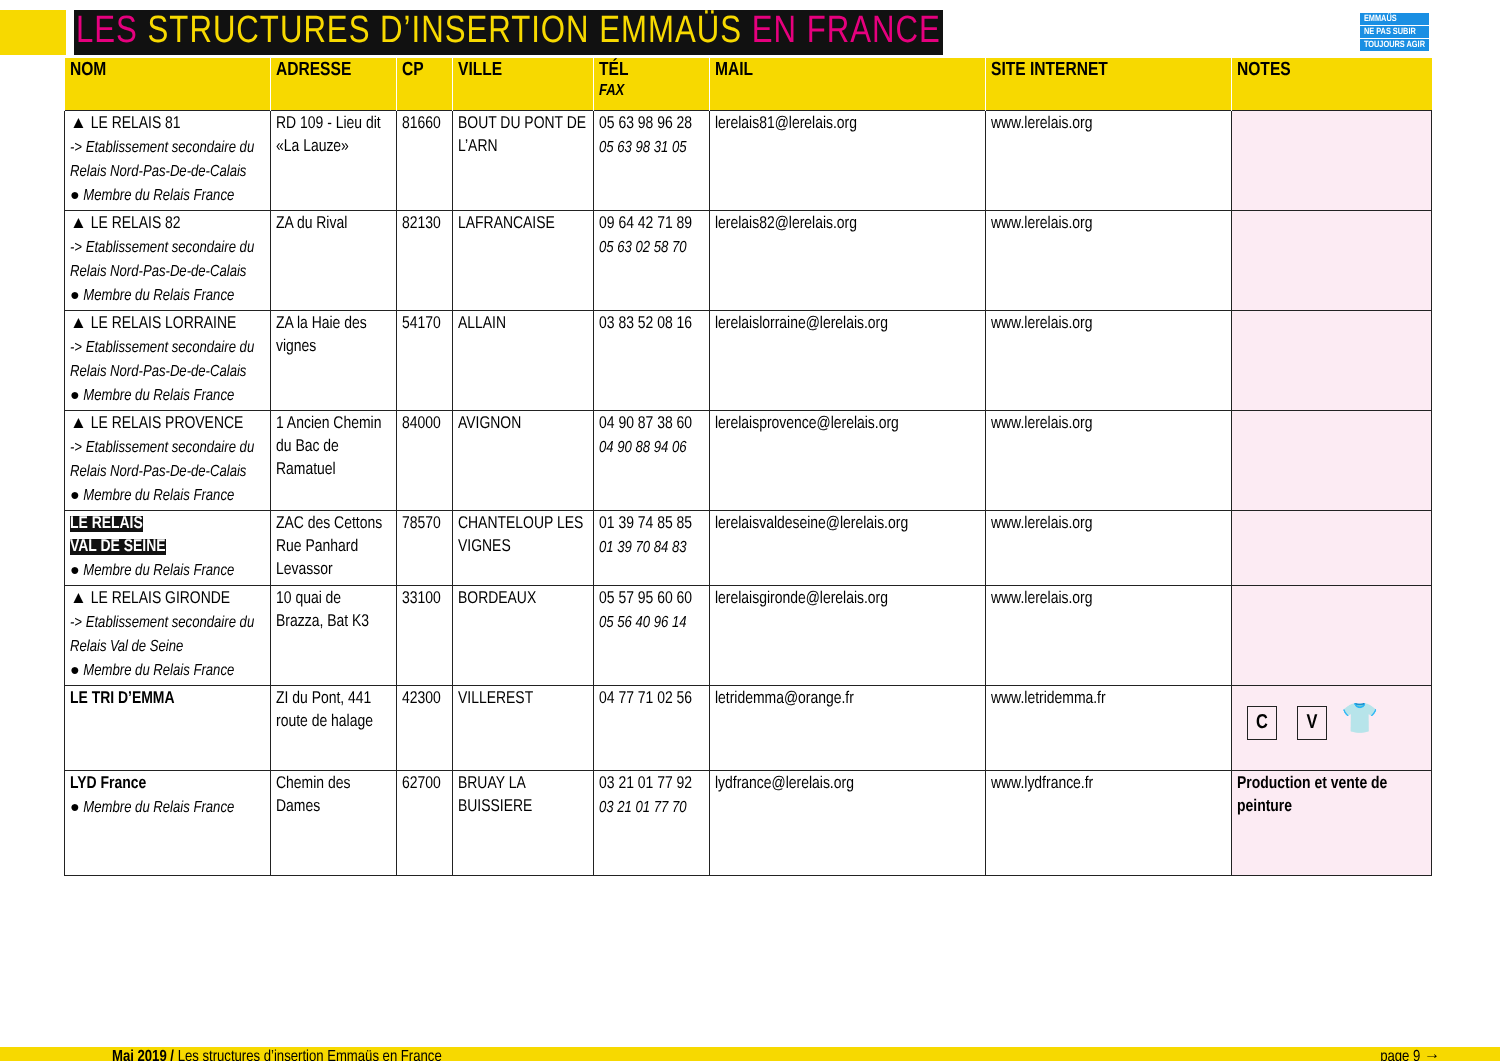LES STRUCTURES D’INSERTION EMMAÜS EN FRANCE
EMMAÜS
NE PAS SUBIR
TOUJOURS AGIR
| NOM | ADRESSE | CP | VILLE | TÉL FAX | MAIL | SITE INTERNET | NOTES |
| --- | --- | --- | --- | --- | --- | --- | --- |
| ▲ LE RELAIS 81 -> Etablissement secondaire du Relais Nord-Pas-De-de-Calais ● Membre du Relais France | RD 109 - Lieu dit «La Lauze» | 81660 | BOUT DU PONT DE L’ARN | 05 63 98 96 28 05 63 98 31 05 | lerelais81@lerelais.org | www.lerelais.org | |
| ▲ LE RELAIS 82 -> Etablissement secondaire du Relais Nord-Pas-De-de-Calais ● Membre du Relais France | ZA du Rival | 82130 | LAFRANCAISE | 09 64 42 71 89 05 63 02 58 70 | lerelais82@lerelais.org | www.lerelais.org | |
| ▲ LE RELAIS LORRAINE -> Etablissement secondaire du Relais Nord-Pas-De-de-Calais ● Membre du Relais France | ZA la Haie des vignes | 54170 | ALLAIN | 03 83 52 08 16 | lerelaislorraine@lerelais.org | www.lerelais.org | |
| ▲ LE RELAIS PROVENCE -> Etablissement secondaire du Relais Nord-Pas-De-de-Calais ● Membre du Relais France | 1 Ancien Chemin du Bac de Ramatuel | 84000 | AVIGNON | 04 90 87 38 60 04 90 88 94 06 | lerelaisprovence@lerelais.org | www.lerelais.org | |
| LE RELAIS VAL DE SEINE ● Membre du Relais France | ZAC des Cettons Rue Panhard Levassor | 78570 | CHANTELOUP LES VIGNES | 01 39 74 85 85 01 39 70 84 83 | lerelaisvaldeseine@lerelais.org | www.lerelais.org | |
| ▲ LE RELAIS GIRONDE -> Etablissement secondaire du Relais Val de Seine ● Membre du Relais France | 10 quai de Brazza, Bat K3 | 33100 | BORDEAUX | 05 57 95 60 60 05 56 40 96 14 | lerelaisgironde@lerelais.org | www.lerelais.org | |
| LE TRI D’EMMA | ZI du Pont, 441 route de halage | 42300 | VILLEREST | 04 77 71 02 56 | letridemma@orange.fr | www.letridemma.fr | C V 👕 |
| LYD France ● Membre du Relais France | Chemin des Dames | 62700 | BRUAY LA BUISSIERE | 03 21 01 77 92 03 21 01 77 70 | lydfrance@lerelais.org | www.lydfrance.fr | Production et vente de peinture |
Mai 2019 / Les structures d’insertion Emmaüs en France page 9 →